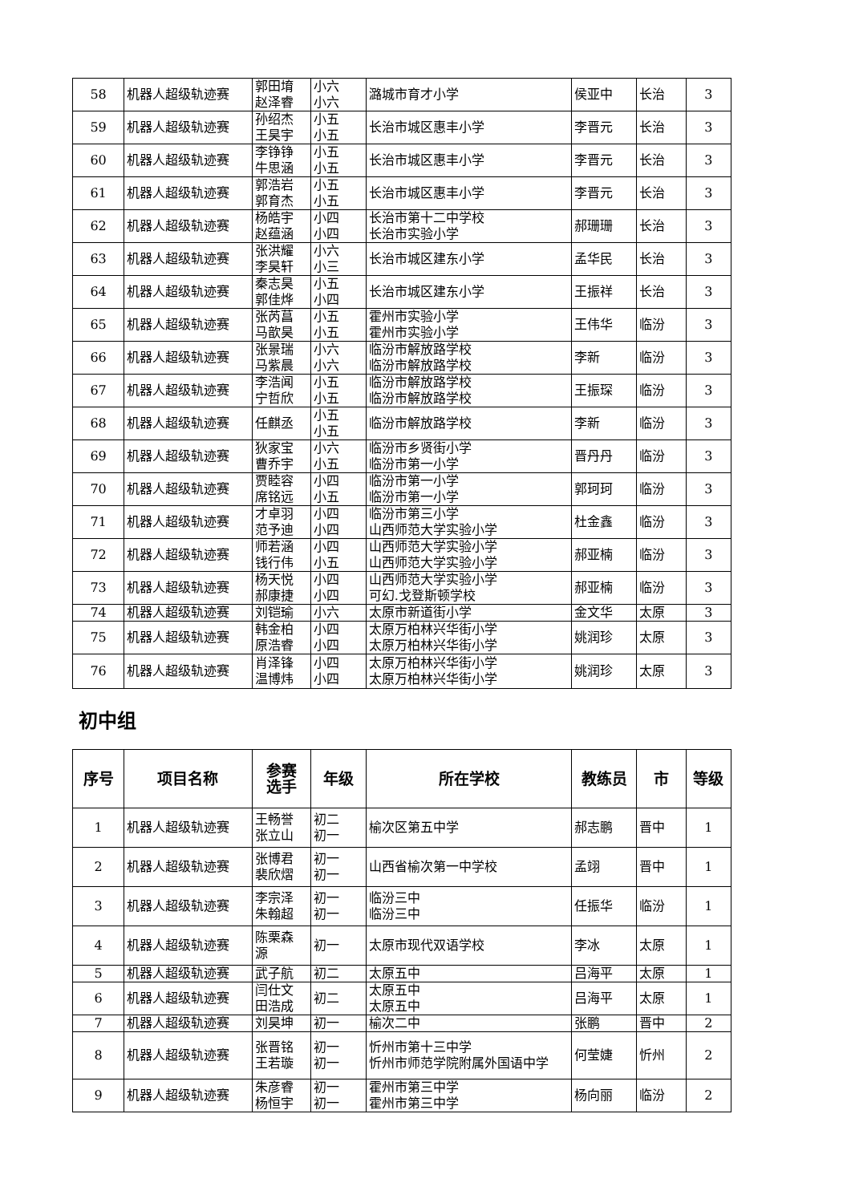| 58 | 机器人超级轨迹赛 | 郭田堉 赵泽睿 | 小六 小六 | 潞城市育才小学 | 侯亚中 | 长治 | 3 |
| 59 | 机器人超级轨迹赛 | 孙绍杰 王昊宇 | 小五 小五 | 长治市城区惠丰小学 | 李晋元 | 长治 | 3 |
| 60 | 机器人超级轨迹赛 | 李铮铮 牛思涵 | 小五 小五 | 长治市城区惠丰小学 | 李晋元 | 长治 | 3 |
| 61 | 机器人超级轨迹赛 | 郭浩岩 郭育杰 | 小五 小五 | 长治市城区惠丰小学 | 李晋元 | 长治 | 3 |
| 62 | 机器人超级轨迹赛 | 杨皓宇 赵蕴涵 | 小四 小四 | 长治市第十二中学校 长治市实验小学 | 郝珊珊 | 长治 | 3 |
| 63 | 机器人超级轨迹赛 | 张洪耀 李昊轩 | 小六 小三 | 长治市城区建东小学 | 孟华民 | 长治 | 3 |
| 64 | 机器人超级轨迹赛 | 秦志昊 郭佳烨 | 小五 小四 | 长治市城区建东小学 | 王振祥 | 长治 | 3 |
| 65 | 机器人超级轨迹赛 | 张芮菖 马歆昊 | 小五 小五 | 霍州市实验小学 霍州市实验小学 | 王伟华 | 临汾 | 3 |
| 66 | 机器人超级轨迹赛 | 张景瑞 马紫晨 | 小六 小六 | 临汾市解放路学校 临汾市解放路学校 | 李新 | 临汾 | 3 |
| 67 | 机器人超级轨迹赛 | 李浩闻 宁哲欣 | 小五 小五 | 临汾市解放路学校 临汾市解放路学校 | 王振琛 | 临汾 | 3 |
| 68 | 机器人超级轨迹赛 | 任麒丞 | 小五 小五 | 临汾市解放路学校 | 李新 | 临汾 | 3 |
| 69 | 机器人超级轨迹赛 | 狄家宝 曹乔宇 | 小六 小五 | 临汾市乡贤街小学 临汾市第一小学 | 晋丹丹 | 临汾 | 3 |
| 70 | 机器人超级轨迹赛 | 贾睦容 席铭远 | 小四 小五 | 临汾市第一小学 临汾市第一小学 | 郭珂珂 | 临汾 | 3 |
| 71 | 机器人超级轨迹赛 | 才卓羽 范予迪 | 小四 小四 | 临汾市第三小学 山西师范大学实验小学 | 杜金鑫 | 临汾 | 3 |
| 72 | 机器人超级轨迹赛 | 师若涵 钱行伟 | 小四 小五 | 山西师范大学实验小学 山西师范大学实验小学 | 郝亚楠 | 临汾 | 3 |
| 73 | 机器人超级轨迹赛 | 杨天悦 郝康捷 | 小四 小四 | 山西师范大学实验小学 可幻.戈登斯顿学校 | 郝亚楠 | 临汾 | 3 |
| 74 | 机器人超级轨迹赛 | 刘铠瑜 | 小六 | 太原市新道街小学 | 金文华 | 太原 | 3 |
| 75 | 机器人超级轨迹赛 | 韩金柏 原浩睿 | 小四 小四 | 太原万柏林兴华街小学 太原万柏林兴华街小学 | 姚润珍 | 太原 | 3 |
| 76 | 机器人超级轨迹赛 | 肖泽锋 温博炜 | 小四 小四 | 太原万柏林兴华街小学 太原万柏林兴华街小学 | 姚润珍 | 太原 | 3 |
初中组
| 序号 | 项目名称 | 参赛 选手 | 年级 | 所在学校 | 教练员 | 市 | 等级 |
| --- | --- | --- | --- | --- | --- | --- | --- |
| 1 | 机器人超级轨迹赛 | 王畅誉 张立山 | 初二 初一 | 榆次区第五中学 | 郝志鹏 | 晋中 | 1 |
| 2 | 机器人超级轨迹赛 | 张博君 裴欣熠 | 初一 初一 | 山西省榆次第一中学校 | 孟翊 | 晋中 | 1 |
| 3 | 机器人超级轨迹赛 | 李宗泽 朱翰超 | 初一 初一 | 临汾三中 临汾三中 | 任振华 | 临汾 | 1 |
| 4 | 机器人超级轨迹赛 | 陈栗森 源 | 初一 | 太原市现代双语学校 | 李冰 | 太原 | 1 |
| 5 | 机器人超级轨迹赛 | 武子航 | 初二 | 太原五中 | 吕海平 | 太原 | 1 |
| 6 | 机器人超级轨迹赛 | 闫仕文 田浩成 | 初二 | 太原五中 太原五中 | 吕海平 | 太原 | 1 |
| 7 | 机器人超级轨迹赛 | 刘昊坤 | 初一 | 榆次二中 | 张鹏 | 晋中 | 2 |
| 8 | 机器人超级轨迹赛 | 张晋铭 王若璇 | 初一 初一 | 忻州市第十三中学 忻州市师范学院附属外国语中学 | 何莹婕 | 忻州 | 2 |
| 9 | 机器人超级轨迹赛 | 朱彦睿 杨恒宇 | 初一 初一 | 霍州市第三中学 霍州市第三中学 | 杨向丽 | 临汾 | 2 |